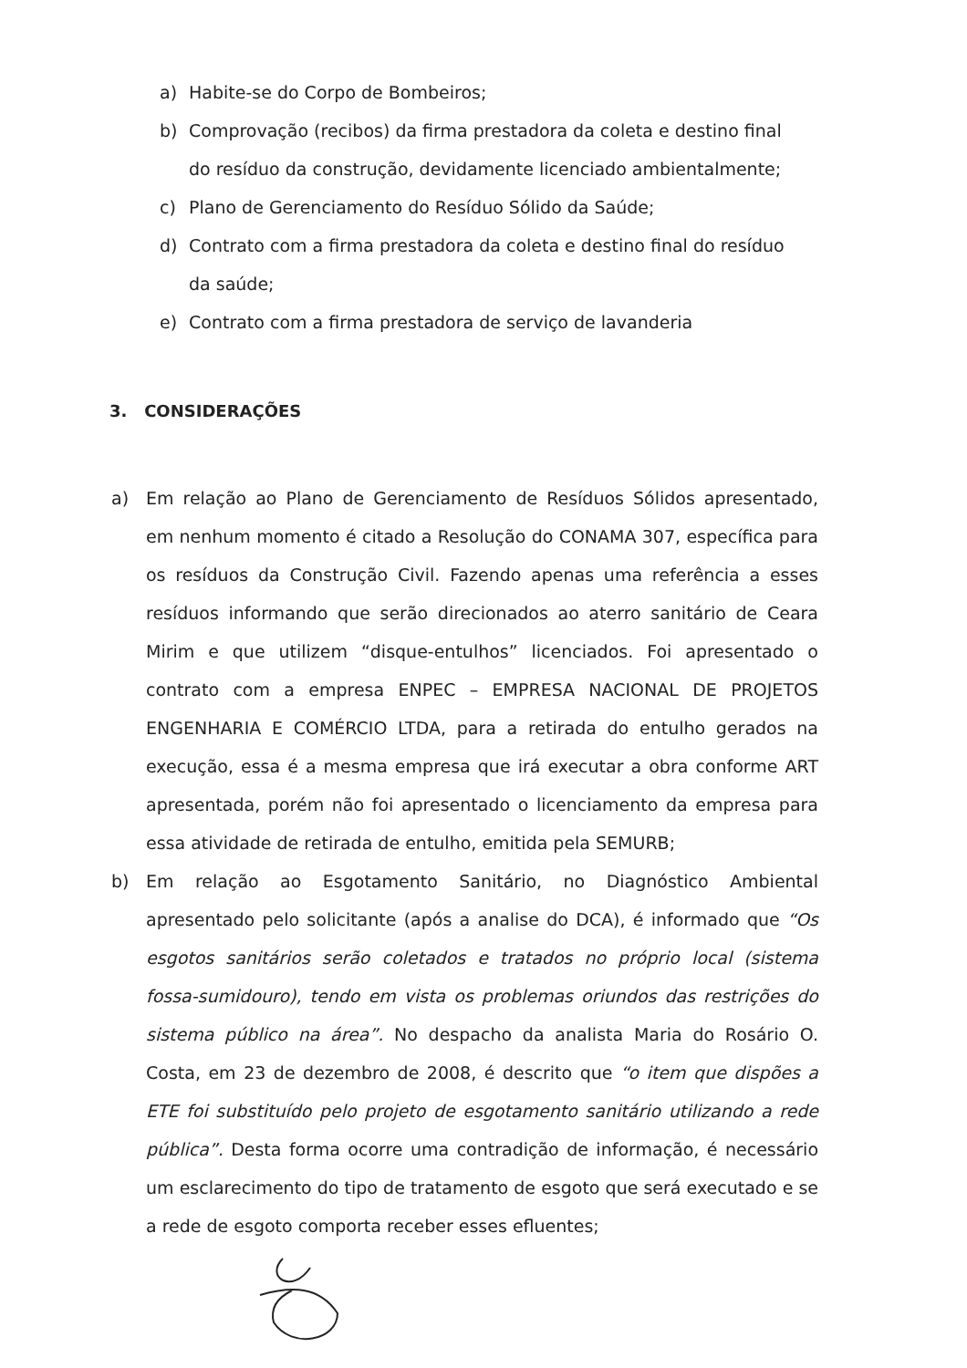a) Habite-se do Corpo de Bombeiros;
b) Comprovação (recibos) da firma prestadora da coleta e destino final do resíduo da construção, devidamente licenciado ambientalmente;
c) Plano de Gerenciamento do Resíduo Sólido da Saúde;
d) Contrato com a firma prestadora da coleta e destino final do resíduo da saúde;
e) Contrato com a firma prestadora de serviço de lavanderia
3. CONSIDERAÇÕES
a) Em relação ao Plano de Gerenciamento de Resíduos Sólidos apresentado, em nenhum momento é citado a Resolução do CONAMA 307, específica para os resíduos da Construção Civil. Fazendo apenas uma referência a esses resíduos informando que serão direcionados ao aterro sanitário de Ceara Mirim e que utilizem “disque-entulhos” licenciados. Foi apresentado o contrato com a empresa ENPEC – EMPRESA NACIONAL DE PROJETOS ENGENHARIA E COMÉRCIO LTDA, para a retirada do entulho gerados na execução, essa é a mesma empresa que irá executar a obra conforme ART apresentada, porém não foi apresentado o licenciamento da empresa para essa atividade de retirada de entulho, emitida pela SEMURB;
b) Em relação ao Esgotamento Sanitário, no Diagnóstico Ambiental apresentado pelo solicitante (após a analise do DCA), é informado que “Os esgotos sanitários serão coletados e tratados no próprio local (sistema fossa-sumidouro), tendo em vista os problemas oriundos das restrições do sistema público na área”. No despacho da analista Maria do Rosário O. Costa, em 23 de dezembro de 2008, é descrito que “o item que dispões a ETE foi substituído pelo projeto de esgotamento sanitário utilizando a rede pública”. Desta forma ocorre uma contradição de informação, é necessário um esclarecimento do tipo de tratamento de esgoto que será executado e se a rede de esgoto comporta receber esses efluentes;